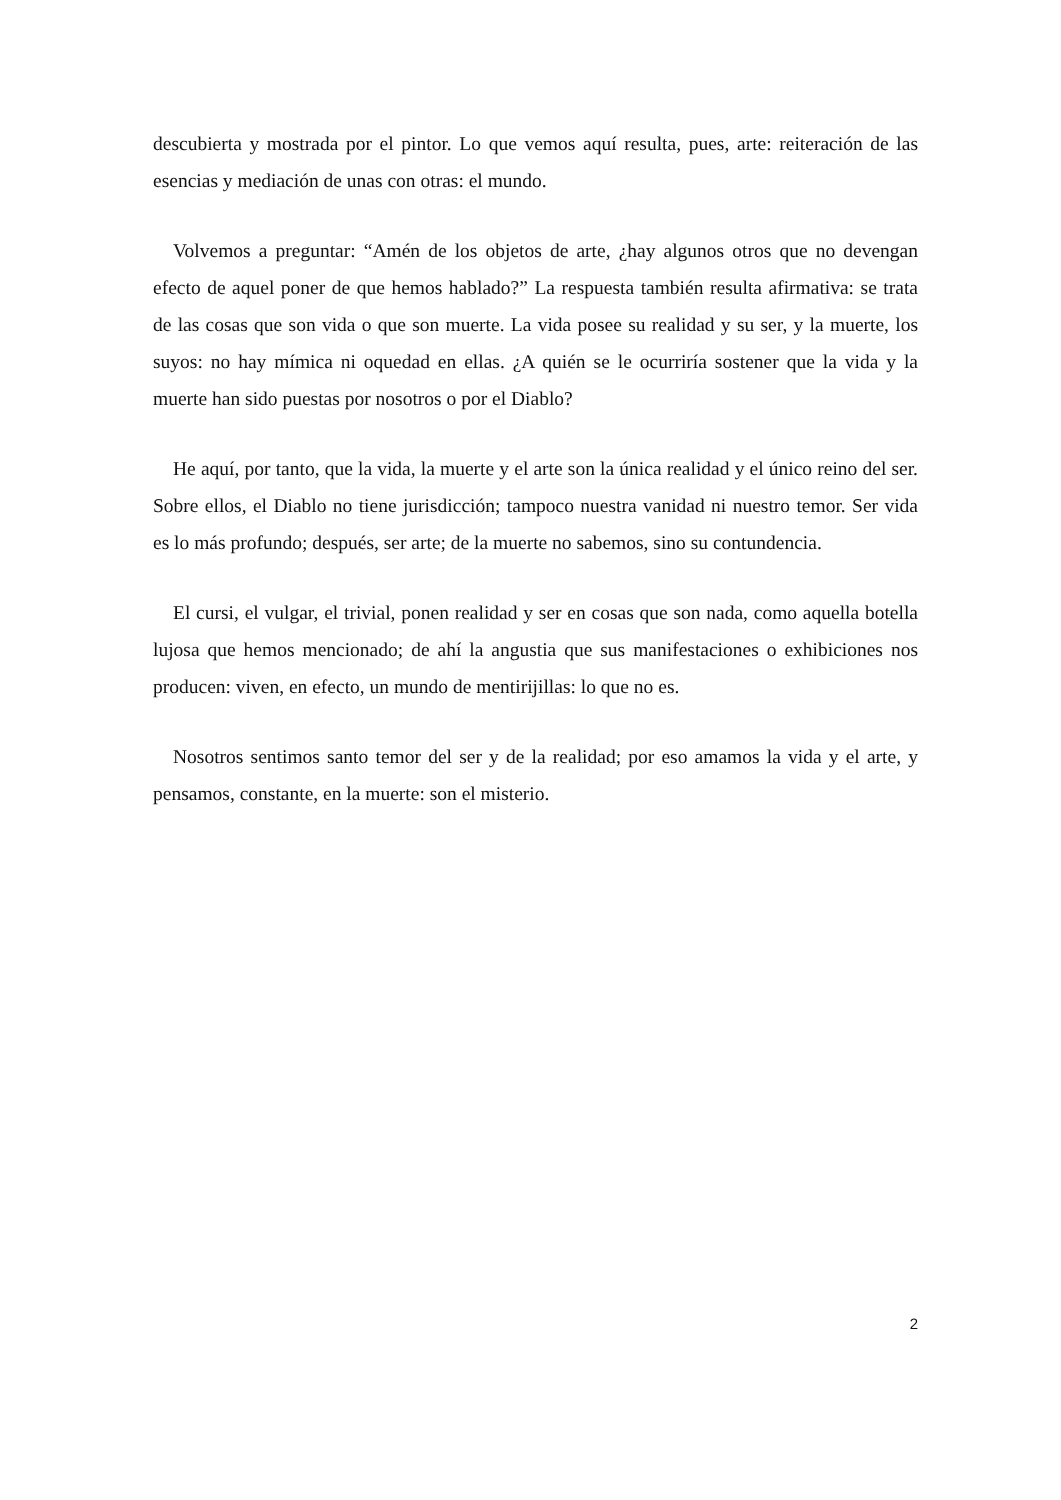descubierta y mostrada por el pintor. Lo que vemos aquí resulta, pues, arte: reiteración de las esencias y mediación de unas con otras: el mundo.
Volvemos a preguntar: “Amén de los objetos de arte, ¿hay algunos otros que no devengan efecto de aquel poner de que hemos hablado?” La respuesta también resulta afirmativa: se trata de las cosas que son vida o que son muerte. La vida posee su realidad y su ser, y la muerte, los suyos: no hay mímica ni oquedad en ellas. ¿A quién se le ocurriría sostener que la vida y la muerte han sido puestas por nosotros o por el Diablo?
He aquí, por tanto, que la vida, la muerte y el arte son la única realidad y el único reino del ser. Sobre ellos, el Diablo no tiene jurisdicción; tampoco nuestra vanidad ni nuestro temor. Ser vida es lo más profundo; después, ser arte; de la muerte no sabemos, sino su contundencia.
El cursi, el vulgar, el trivial, ponen realidad y ser en cosas que son nada, como aquella botella lujosa que hemos mencionado; de ahí la angustia que sus manifestaciones o exhibiciones nos producen: viven, en efecto, un mundo de mentirijillas: lo que no es.
Nosotros sentimos santo temor del ser y de la realidad; por eso amamos la vida y el arte, y pensamos, constante, en la muerte: son el misterio.
2